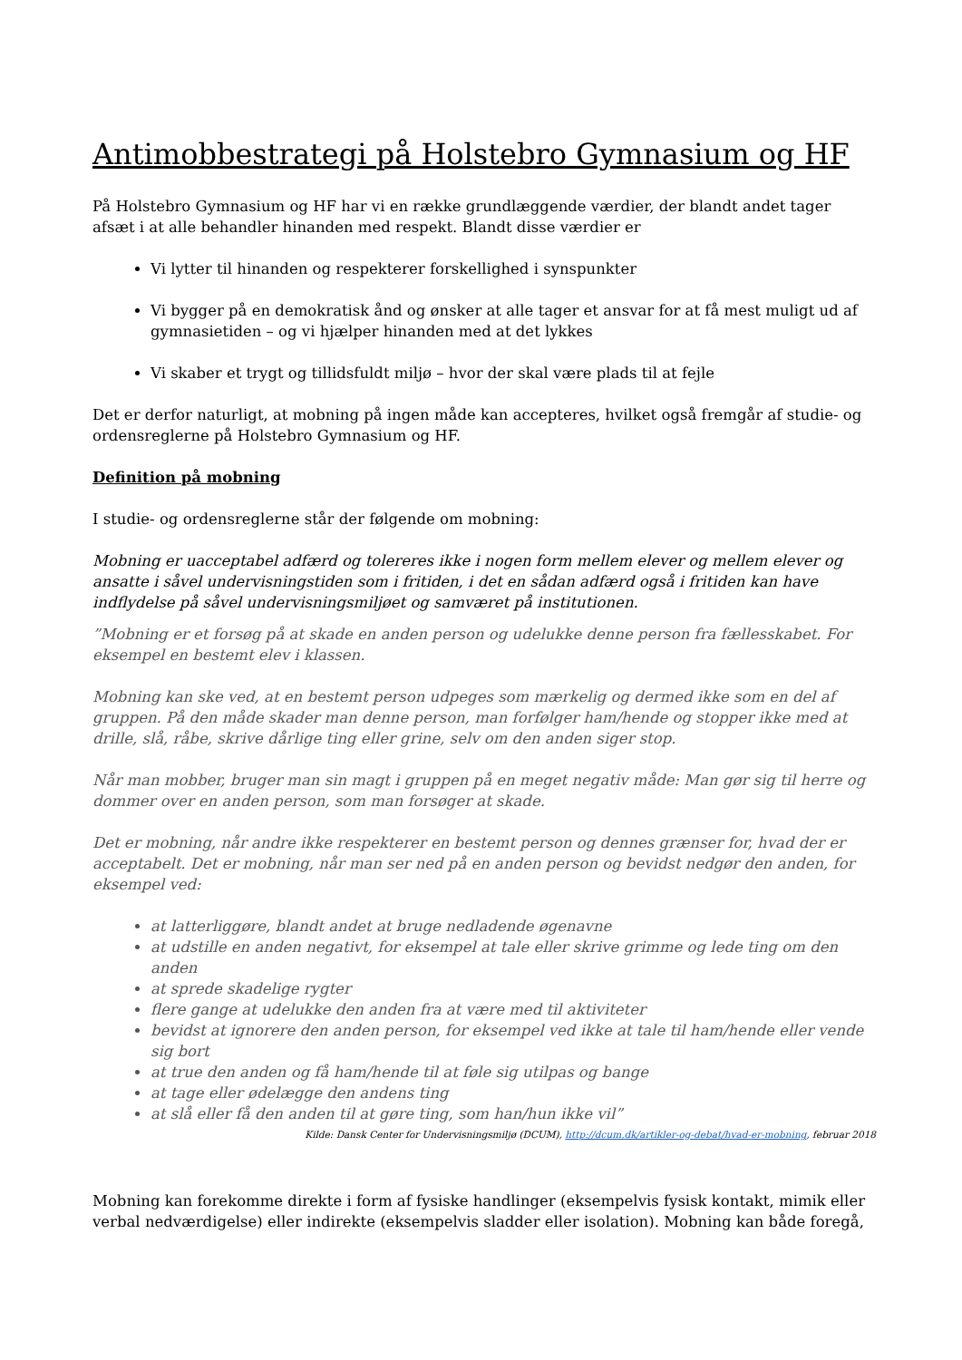Antimobbestrategi på Holstebro Gymnasium og HF
På Holstebro Gymnasium og HF har vi en række grundlæggende værdier, der blandt andet tager afsæt i at alle behandler hinanden med respekt. Blandt disse værdier er
Vi lytter til hinanden og respekterer forskellighed i synspunkter
Vi bygger på en demokratisk ånd og ønsker at alle tager et ansvar for at få mest muligt ud af gymnasietiden – og vi hjælper hinanden med at det lykkes
Vi skaber et trygt og tillidsfuldt miljø – hvor der skal være plads til at fejle
Det er derfor naturligt, at mobning på ingen måde kan accepteres, hvilket også fremgår af studie- og ordensreglerne på Holstebro Gymnasium og HF.
Definition på mobning
I studie- og ordensreglerne står der følgende om mobning:
Mobning er uacceptabel adfærd og tolereres ikke i nogen form mellem elever og mellem elever og ansatte i såvel undervisningstiden som i fritiden, i det en sådan adfærd også i fritiden kan have indflydelse på såvel undervisningsmiljøet og samværet på institutionen.
”Mobning er et forsøg på at skade en anden person og udelukke denne person fra fællesskabet. For eksempel en bestemt elev i klassen.
Mobning kan ske ved, at en bestemt person udpeges som mærkelig og dermed ikke som en del af gruppen. På den måde skader man denne person, man forfølger ham/hende og stopper ikke med at drille, slå, råbe, skrive dårlige ting eller grine, selv om den anden siger stop.
Når man mobber, bruger man sin magt i gruppen på en meget negativ måde: Man gør sig til herre og dommer over en anden person, som man forsøger at skade.
Det er mobning, når andre ikke respekterer en bestemt person og dennes grænser for, hvad der er acceptabelt. Det er mobning, når man ser ned på en anden person og bevidst nedgør den anden, for eksempel ved:
at latterliggøre, blandt andet at bruge nedladende øgenavne
at udstille en anden negativt, for eksempel at tale eller skrive grimme og lede ting om den anden
at sprede skadelige rygter
flere gange at udelukke den anden fra at være med til aktiviteter
bevidst at ignorere den anden person, for eksempel ved ikke at tale til ham/hende eller vende sig bort
at true den anden og få ham/hende til at føle sig utilpas og bange
at tage eller ødelægge den andens ting
at slå eller få den anden til at gøre ting, som han/hun ikke vil”
Kilde: Dansk Center for Undervisningsmiljø (DCUM), http://dcum.dk/artikler-og-debat/hvad-er-mobning, februar 2018
Mobning kan forekomme direkte i form af fysiske handlinger (eksempelvis fysisk kontakt, mimik eller verbal nedværdigelse) eller indirekte (eksempelvis sladder eller isolation). Mobning kan både foregå,